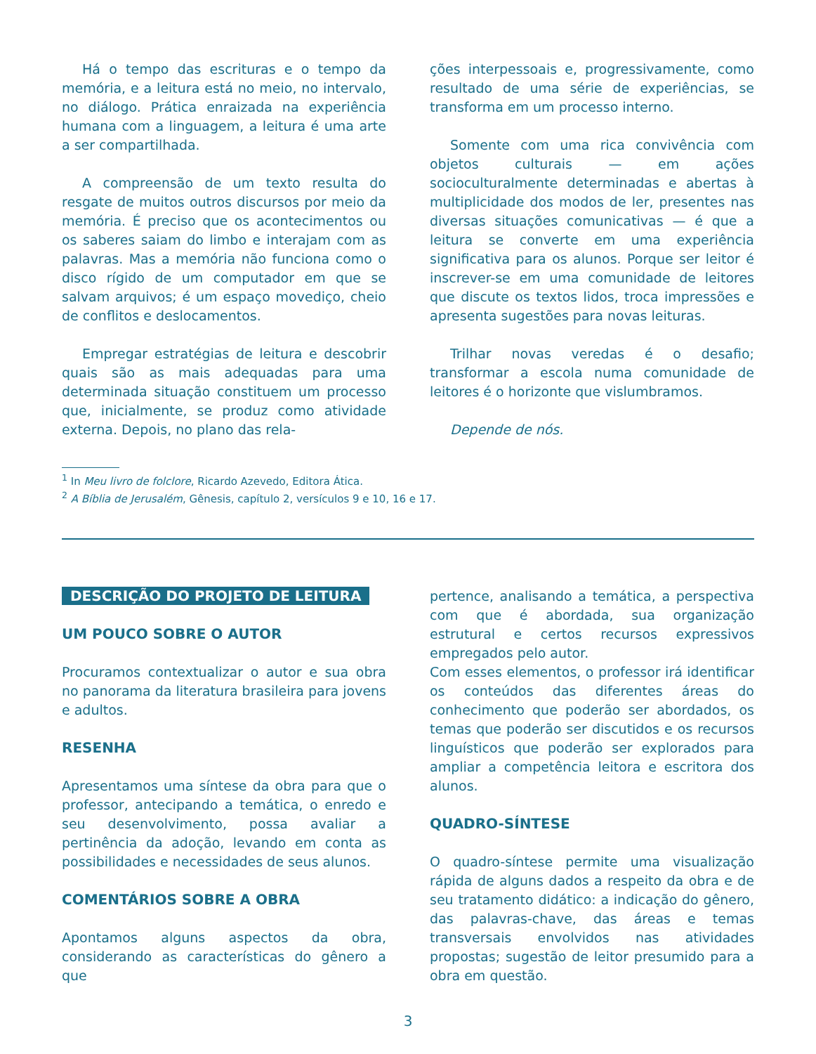Há o tempo das escrituras e o tempo da memória, e a leitura está no meio, no intervalo, no diálogo. Prática enraizada na experiência humana com a linguagem, a leitura é uma arte a ser compartilhada.
A compreensão de um texto resulta do resgate de muitos outros discursos por meio da memória. É preciso que os acontecimentos ou os saberes saiam do limbo e interajam com as palavras. Mas a memória não funciona como o disco rígido de um computador em que se salvam arquivos; é um espaço movediço, cheio de conflitos e deslocamentos.
Empregar estratégias de leitura e descobrir quais são as mais adequadas para uma determinada situação constituem um processo que, inicialmente, se produz como atividade externa. Depois, no plano das rela-
ções interpessoais e, progressivamente, como resultado de uma série de experiências, se transforma em um processo interno.
Somente com uma rica convivência com objetos culturais — em ações socioculturalmente determinadas e abertas à multiplicidade dos modos de ler, presentes nas diversas situações comunicativas — é que a leitura se converte em uma experiência significativa para os alunos. Porque ser leitor é inscrever-se em uma comunidade de leitores que discute os textos lidos, troca impressões e apresenta sugestões para novas leituras.
Trilhar novas veredas é o desafio; transformar a escola numa comunidade de leitores é o horizonte que vislumbramos.
Depende de nós.
<sup>1</sup> In Meu livro de folclore, Ricardo Azevedo, Editora Ática.
<sup>2</sup> A Bíblia de Jerusalém, Gênesis, capítulo 2, versículos 9 e 10, 16 e 17.
DESCRIÇÃO DO PROJETO DE LEITURA
UM POUCO SOBRE O AUTOR
Procuramos contextualizar o autor e sua obra no panorama da literatura brasileira para jovens e adultos.
RESENHA
Apresentamos uma síntese da obra para que o professor, antecipando a temática, o enredo e seu desenvolvimento, possa avaliar a pertinência da adoção, levando em conta as possibilidades e necessidades de seus alunos.
COMENTÁRIOS SOBRE A OBRA
Apontamos alguns aspectos da obra, considerando as características do gênero a que
pertence, analisando a temática, a perspectiva com que é abordada, sua organização estrutural e certos recursos expressivos empregados pelo autor.
Com esses elementos, o professor irá identificar os conteúdos das diferentes áreas do conhecimento que poderão ser abordados, os temas que poderão ser discutidos e os recursos linguísticos que poderão ser explorados para ampliar a competência leitora e escritora dos alunos.
QUADRO-SÍNTESE
O quadro-síntese permite uma visualização rápida de alguns dados a respeito da obra e de seu tratamento didático: a indicação do gênero, das palavras-chave, das áreas e temas transversais envolvidos nas atividades propostas; sugestão de leitor presumido para a obra em questão.
3